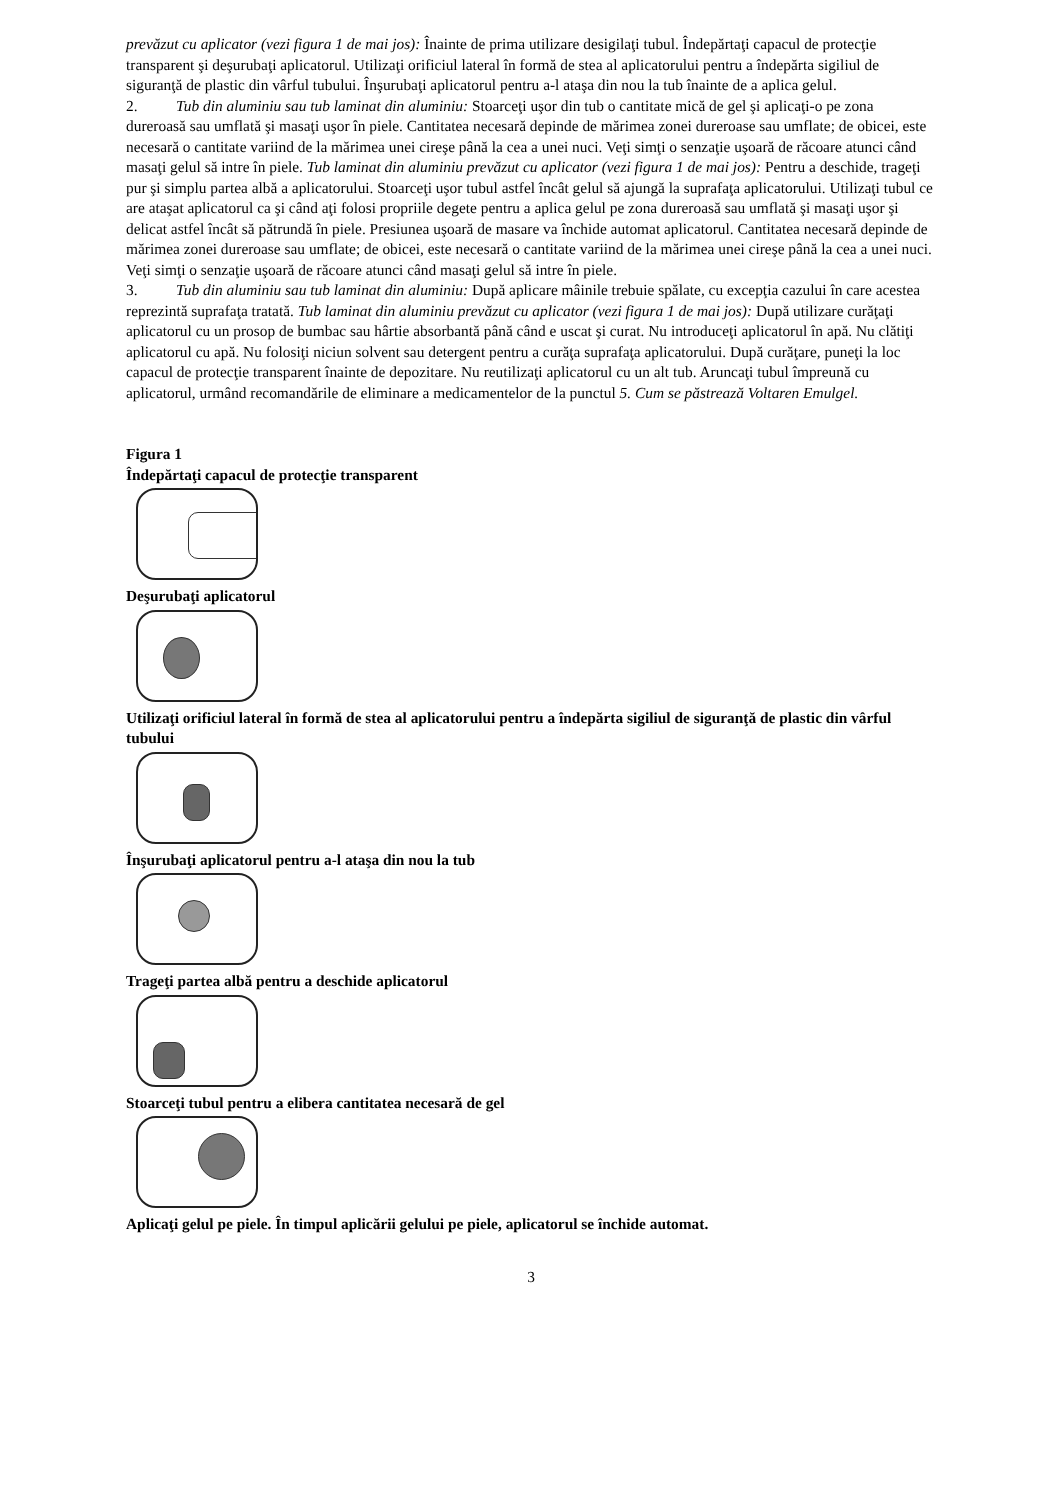prevăzut cu aplicator (vezi figura 1 de mai jos): Înainte de prima utilizare desigilaţi tubul. Îndepărtaţi capacul de protecţie transparent şi deşurubaţi aplicatorul. Utilizaţi orificiul lateral în formă de stea al aplicatorului pentru a îndepărta sigiliul de siguranţă de plastic din vârful tubului. Înşurubaţi aplicatorul pentru a-l ataşa din nou la tub înainte de a aplica gelul.
2. Tub din aluminiu sau tub laminat din aluminiu: Stoarceţi uşor din tub o cantitate mică de gel şi aplicaţi-o pe zona dureroasă sau umflată şi masaţi uşor în piele. Cantitatea necesară depinde de mărimea zonei dureroase sau umflate; de obicei, este necesară o cantitate variind de la mărimea unei cireşe până la cea a unei nuci. Veţi simţi o senzaţie uşoară de răcoare atunci când masaţi gelul să intre în piele. Tub laminat din aluminiu prevăzut cu aplicator (vezi figura 1 de mai jos): Pentru a deschide, trageţi pur şi simplu partea albă a aplicatorului. Stoarceţi uşor tubul astfel încât gelul să ajungă la suprafaţa aplicatorului. Utilizaţi tubul ce are ataşat aplicatorul ca şi când aţi folosi propriile degete pentru a aplica gelul pe zona dureroasă sau umflată şi masaţi uşor şi delicat astfel încât să pătrundă în piele. Presiunea uşoară de masare va închide automat aplicatorul. Cantitatea necesară depinde de mărimea zonei dureroase sau umflate; de obicei, este necesară o cantitate variind de la mărimea unei cireşe până la cea a unei nuci. Veţi simţi o senzaţie uşoară de răcoare atunci când masaţi gelul să intre în piele.
3. Tub din aluminiu sau tub laminat din aluminiu: După aplicare mâinile trebuie spălate, cu excepţia cazului în care acestea reprezintă suprafaţa tratată. Tub laminat din aluminiu prevăzut cu aplicator (vezi figura 1 de mai jos): După utilizare curăţaţi aplicatorul cu un prosop de bumbac sau hârtie absorbantă până când e uscat şi curat. Nu introduceţi aplicatorul în apă. Nu clătiţi aplicatorul cu apă. Nu folosiţi niciun solvent sau detergent pentru a curăţa suprafaţa aplicatorului. După curăţare, puneţi la loc capacul de protecţie transparent înainte de depozitare. Nu reutilizaţi aplicatorul cu un alt tub. Aruncaţi tubul împreună cu aplicatorul, urmând recomandările de eliminare a medicamentelor de la punctul 5. Cum se păstrează Voltaren Emulgel.
Figura 1
Îndepărtaţi capacul de protecţie transparent
Deşurubaţi aplicatorul
Utilizaţi orificiul lateral în formă de stea al aplicatorului pentru a îndepărta sigiliul de siguranţă de plastic din vârful tubului
Înşurubaţi aplicatorul pentru a-l ataşa din nou la tub
Trageţi partea albă pentru a deschide aplicatorul
Stoarceţi tubul pentru a elibera cantitatea necesară de gel
Aplicaţi gelul pe piele. În timpul aplicării gelului pe piele, aplicatorul se închide automat.
3